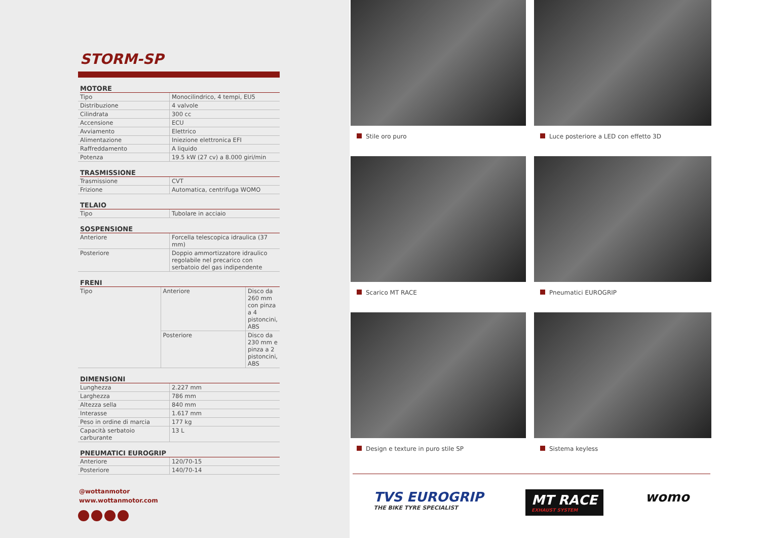STORM-SP
MOTORE
| Tipo | Monocilindrico, 4 tempi, EU5 |
| Distribuzione | 4 valvole |
| Cilindrata | 300 cc |
| Accensione | ECU |
| Avviamento | Elettrico |
| Alimentazione | Iniezione elettronica EFI |
| Raffreddamento | A liquido |
| Potenza | 19.5 kW (27 cv) a 8.000 giri/min |
TRASMISSIONE
| Trasmissione | CVT |
| Frizione | Automatica, centrifuga WOMO |
TELAIO
| Tipo | Tubolare in acciaio |
SOSPENSIONE
| Anteriore | Forcella telescopica idraulica (37 mm) |
| Posteriore | Doppio ammortizzatore idraulico regolabile nel precarico con serbatoio del gas indipendente |
FRENI
| Tipo | Anteriore | Disco da 260 mm con pinza a 4 pistoncini, ABS |
| | Posteriore | Disco da 230 mm e pinza a 2 pistoncini, ABS |
DIMENSIONI
| Lunghezza | 2.227 mm |
| Larghezza | 786 mm |
| Altezza sella | 840 mm |
| Interasse | 1.617 mm |
| Peso in ordine di marcia | 177 kg |
| Capacità serbatoio carburante | 13 L |
PNEUMATICI EUROGRIP
| Anteriore | 120/70-15 |
| Posteriore | 140/70-14 |
@wottanmotor
www.wottanmotor.com
Stile oro puro
Luce posteriore a LED con effetto 3D
Scarico MT RACE
Pneumatici EUROGRIP
Design e texture in puro stile SP
Sistema keyless
TVS EUROGRIP
THE BIKE TYRE SPECIALIST
MT RACE
EXHAUST SYSTEM
womo